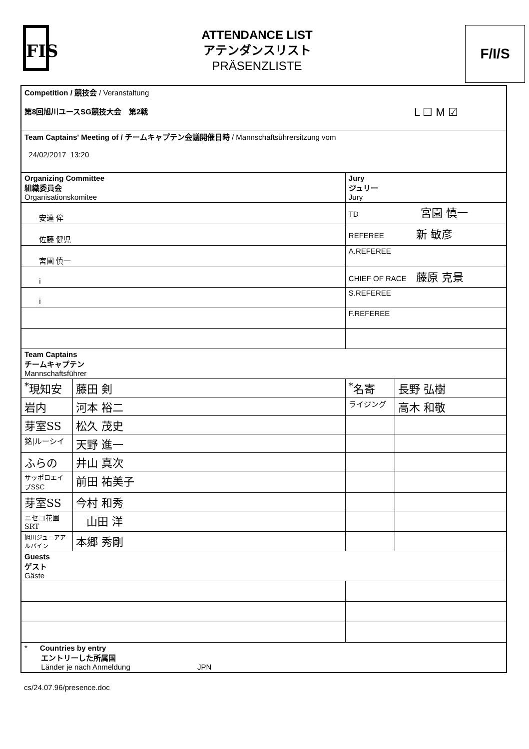FIS
ATTENDANCE LIST
アテンダンスリスト
PRÄSENZLISTE
F/I/S
| Competition / 競技会 / Veranstaltung 第8回旭川ユースSG競技大会 第2戦 L ☐ M ☑ | | | |
| Team Captains' Meeting of / チームキャプテン会議開催日時 / Mannschaftsührersitzung vom 24/02/2017 13:20 | | | |
| Organizing Committee 組織委員会 Organisationskomitee | | Jury ジュリー Jury | |
| 安達 侔 | | TD 宮園 慎一 | |
| 佐藤 健児 | | REFEREE 新 敏彦 | |
| 宮園 慎一 | | A.REFEREE | |
| i | | CHIEF OF RACE 藤原 克景 | |
| i | | S.REFEREE | |
| | | F.REFEREE | |
| Team Captains チームキャプテン Mannschaftsführer | | | |
| <sup>*</sup> 現知安 | 藤田 剣 | <sup>*</sup> 名寄 | 長野 弘樹 |
| 岩内 | 河本 裕二 | ライジング | 高木 和敬 |
| 芽室SS | 松久 茂史 | | |
| 銘/ルーシイ | 天野 進一 | | |
| ふらの | 井山 真次 | | |
| サッポロエイブSSC | 前田 祐美子 | | |
| 芽室SS | 今村 和秀 | | |
| ニセコ花園SRT | 山田 洋 | | |
| 旭川ジュニアアルパイン | 本郷 秀剛 | | |
| Guests ゲスト Gäste | | | |
| * Countries by entry エントリーした所属国 Länder je nach Anmeldung JPN | | | |
cs/24.07.96/presence.doc